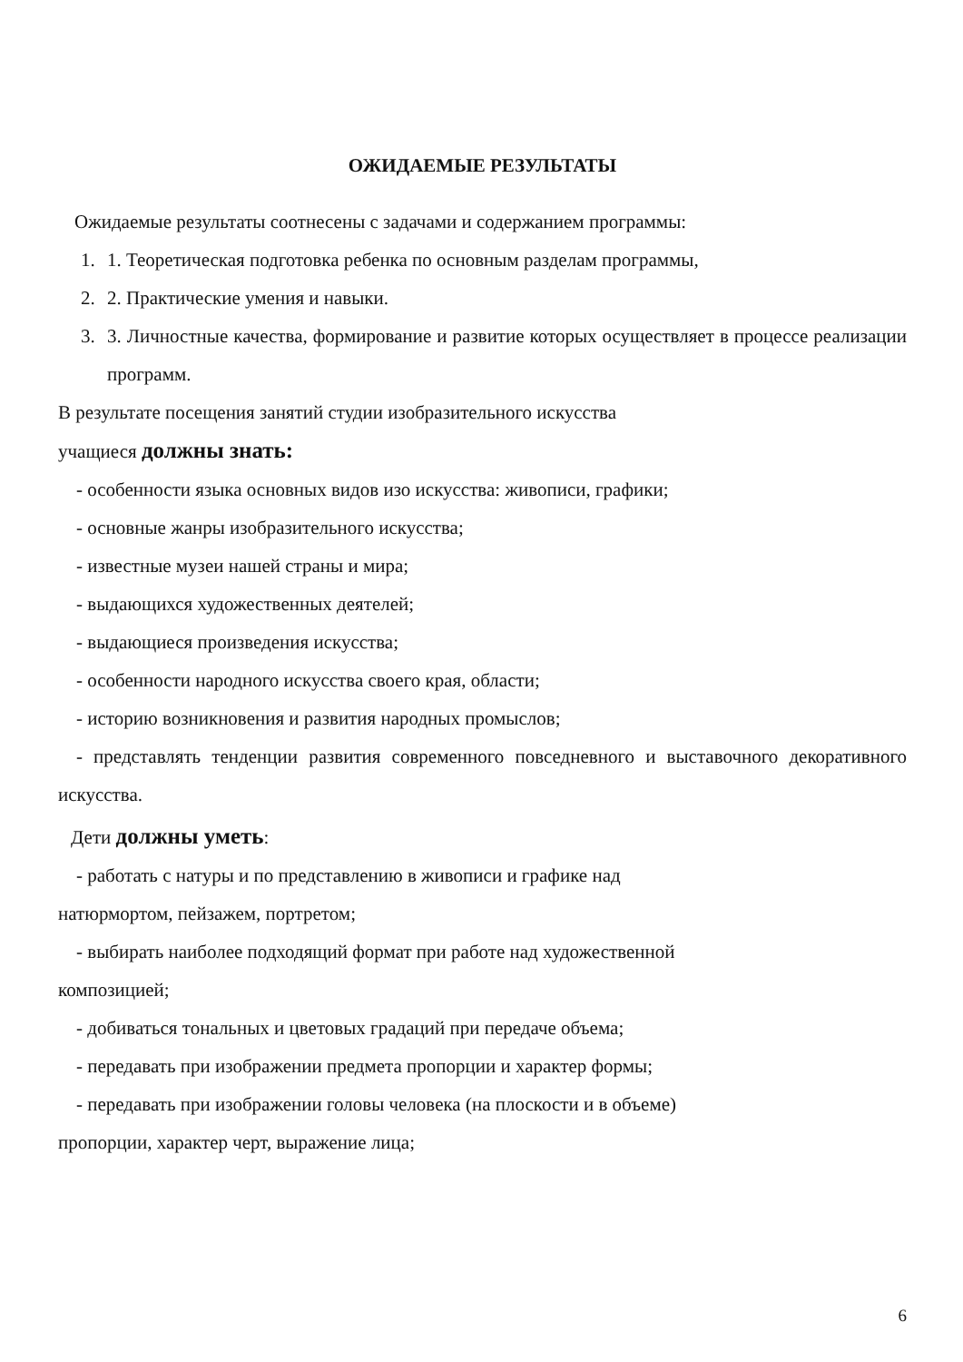ОЖИДАЕМЫЕ РЕЗУЛЬТАТЫ
Ожидаемые результаты соотнесены с задачами и содержанием программы:
1. 1. Теоретическая подготовка ребенка по основным разделам программы,
2. 2. Практические умения и навыки.
3. 3. Личностные качества, формирование и развитие которых осуществляет в процессе реализации программ.
В результате посещения занятий студии изобразительного искусства
учащиеся должны знать:
- особенности языка основных видов изо искусства: живописи, графики;
- основные жанры изобразительного искусства;
- известные музеи нашей страны и мира;
- выдающихся художественных деятелей;
- выдающиеся произведения искусства;
- особенности народного искусства своего края, области;
- историю возникновения и развития народных промыслов;
- представлять тенденции развития современного повседневного и выставочного декоративного искусства.
Дети должны уметь:
- работать с натуры и по представлению в живописи и графике над
натюрмортом, пейзажем, портретом;
- выбирать наиболее подходящий формат при работе над художественной
композицией;
- добиваться тональных и цветовых градаций при передаче объема;
- передавать при изображении предмета пропорции и характер формы;
- передавать при изображении головы человека (на плоскости и в объеме)
пропорции, характер черт, выражение лица;
6